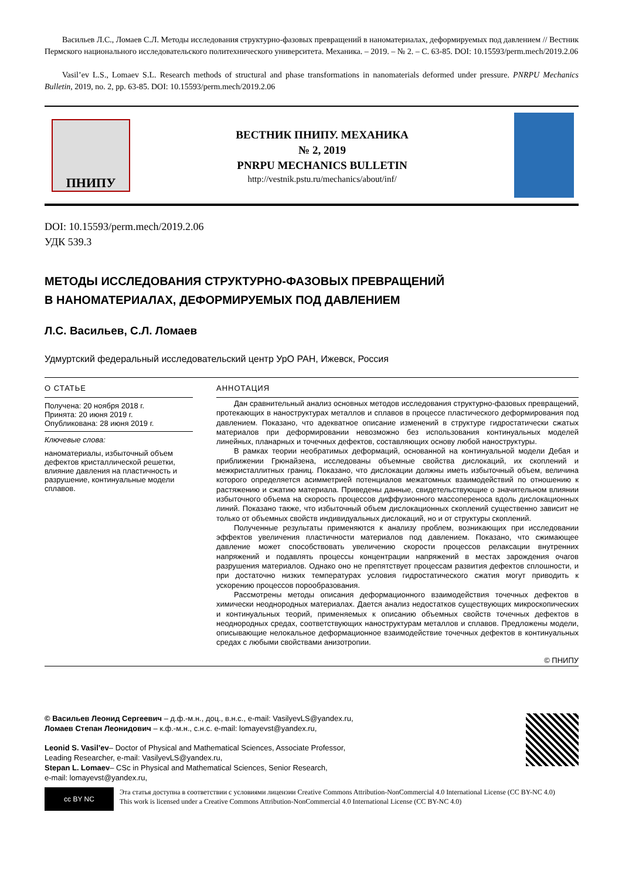Васильев Л.С., Ломаев С.Л. Методы исследования структурно-фазовых превращений в наноматериалах, деформируемых под давлением // Вестник Пермского национального исследовательского политехнического университета. Механика. – 2019. – № 2. – С. 63-85. DOI: 10.15593/perm.mech/2019.2.06
Vasil’ev L.S., Lomaev S.L. Research methods of structural and phase transformations in nanomaterials deformed under pressure. PNRPU Mechanics Bulletin, 2019, no. 2, pp. 63-85. DOI: 10.15593/perm.mech/2019.2.06
ПНИПУ
ВЕСТНИК ПНИПУ. МЕХАНИКА
№ 2, 2019
PNRPU MECHANICS BULLETIN
http://vestnik.pstu.ru/mechanics/about/inf/
DOI: 10.15593/perm.mech/2019.2.06
УДК 539.3
МЕТОДЫ ИССЛЕДОВАНИЯ СТРУКТУРНО-ФАЗОВЫХ ПРЕВРАЩЕНИЙ
В НАНОМАТЕРИАЛАХ, ДЕФОРМИРУЕМЫХ ПОД ДАВЛЕНИЕМ
Л.С. Васильев, С.Л. Ломаев
Удмуртский федеральный исследовательский центр УрО РАН, Ижевск, Россия
О СТАТЬЕ
Получена: 20 ноября 2018 г.
Принята: 20 июня 2019 г.
Опубликована: 28 июня 2019 г.
Ключевые слова:
наноматериалы, избыточный объем дефектов кристаллической решетки, влияние давления на пластичность и разрушение, континуальные модели сплавов.
АННОТАЦИЯ
Дан сравнительный анализ основных методов исследования структурно-фазовых превращений, протекающих в наноструктурах металлов и сплавов в процессе пластического деформирования под давлением. Показано, что адекватное описание изменений в структуре гидростатически сжатых материалов при деформировании невозможно без использования континуальных моделей линейных, планарных и точечных дефектов, составляющих основу любой наноструктуры.
В рамках теории необратимых деформаций, основанной на континуальной модели Дебая и приближении Грюнайзена, исследованы объемные свойства дислокаций, их скоплений и межкристаллитных границ. Показано, что дислокации должны иметь избыточный объем, величина которого определяется асимметрией потенциалов межатомных взаимодействий по отношению к растяжению и сжатию материала. Приведены данные, свидетельствующие о значительном влиянии избыточного объема на скорость процессов диффузионного массопереноса вдоль дислокационных линий. Показано также, что избыточный объем дислокационных скоплений существенно зависит не только от объемных свойств индивидуальных дислокаций, но и от структуры скоплений.
Полученные результаты применяются к анализу проблем, возникающих при исследовании эффектов увеличения пластичности материалов под давлением. Показано, что сжимающее давление может способствовать увеличению скорости процессов релаксации внутренних напряжений и подавлять процессы концентрации напряжений в местах зарождения очагов разрушения материалов. Однако оно не препятствует процессам развития дефектов сплошности, и при достаточно низких температурах условия гидростатического сжатия могут приводить к ускорению процессов порообразования.
Рассмотрены методы описания деформационного взаимодействия точечных дефектов в химически неоднородных материалах. Дается анализ недостатков существующих микроскопических и континуальных теорий, применяемых к описанию объемных свойств точечных дефектов в неоднородных средах, соответствующих наноструктурам металлов и сплавов. Предложены модели, описывающие нелокальное деформационное взаимодействие точечных дефектов в континуальных средах с любыми свойствами анизотропии.
© ПНИПУ
© Васильев Леонид Сергеевич – д.ф.-м.н., доц., в.н.с., e-mail: VasilyevLS@yandex.ru,
Ломаев Степан Леонидович – к.ф.-м.н., с.н.с. e-mail: lomayevst@yandex.ru,
Leonid S. Vasil’ev– Doctor of Physical and Mathematical Sciences, Associate Professor,
Leading Researcher, e-mail: VasilyevLS@yandex.ru,
Stepan L. Lomaev– CSc in Physical and Mathematical Sciences, Senior Research,
e-mail: lomayevst@yandex.ru,
cc BY NC
Эта статья доступна в соответствии с условиями лицензии Creative Commons Attribution-NonCommercial 4.0 International License (CC BY-NC 4.0)
This work is licensed under a Creative Commons Attribution-NonCommercial 4.0 International License (CC BY-NC 4.0)